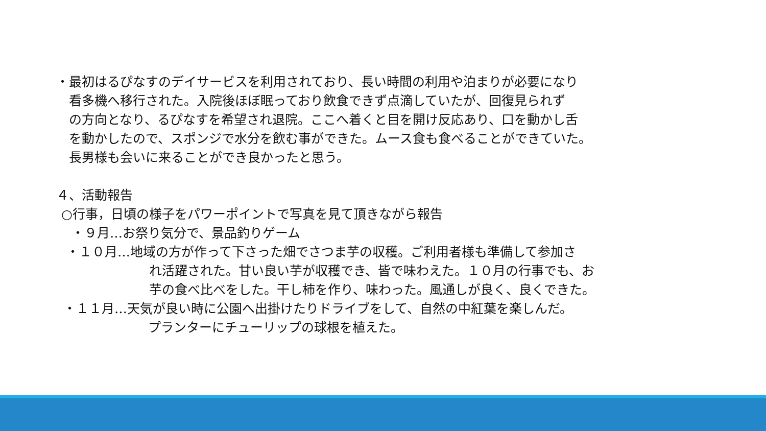・最初はるぴなすのデイサービスを利用されており、長い時間の利用や泊まりが必要になり
看多機へ移行された。入院後ほぼ眠っており飲食できず点滴していたが、回復見られず
の方向となり、るぴなすを希望され退院。ここへ着くと目を開け反応あり、口を動かし舌
を動かしたので、スポンジで水分を飲む事ができた。ムース食も食べることができていた。
長男様も会いに来ることができ良かったと思う。
４、活動報告
○行事，日頃の様子をパワーポイントで写真を見て頂きながら報告
・９月…お祭り気分で、景品釣りゲーム
・１０月…地域の方が作って下さった畑でさつま芋の収穫。ご利用者様も準備して参加さ
れ活躍された。甘い良い芋が収穫でき、皆で味わえた。１０月の行事でも、お
芋の食べ比べをした。干し柿を作り、味わった。風通しが良く、良くできた。
・１１月…天気が良い時に公園へ出掛けたりドライブをして、自然の中紅葉を楽しんだ。
プランターにチューリップの球根を植えた。